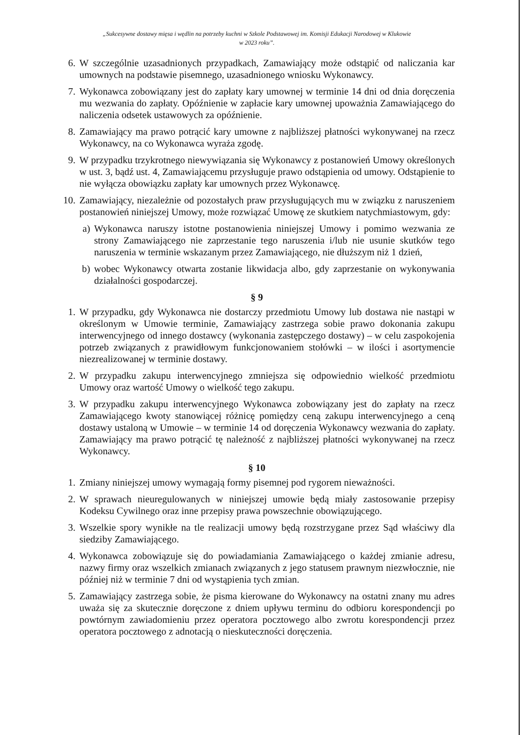„Sukcesywne dostawy mięsa i wędlin na potrzeby kuchni w Szkole Podstawowej im. Komisji Edukacji Narodowej w Klukowie
w 2023 roku”.
6. W szczególnie uzasadnionych przypadkach, Zamawiający może odstąpić od naliczania kar umownych na podstawie pisemnego, uzasadnionego wniosku Wykonawcy.
7. Wykonawca zobowiązany jest do zapłaty kary umownej w terminie 14 dni od dnia doręczenia mu wezwania do zapłaty. Opóźnienie w zapłacie kary umownej upoważnia Zamawiającego do naliczenia odsetek ustawowych za opóźnienie.
8. Zamawiający ma prawo potrącić kary umowne z najbliższej płatności wykonywanej na rzecz Wykonawcy, na co Wykonawca wyraża zgodę.
9. W przypadku trzykrotnego niewywiązania się Wykonawcy z postanowień Umowy określonych w ust. 3, bądź ust. 4, Zamawiającemu przysługuje prawo odstąpienia od umowy. Odstąpienie to nie wyłącza obowiązku zapłaty kar umownych przez Wykonawcę.
10. Zamawiający, niezależnie od pozostałych praw przysługujących mu w związku z naruszeniem postanowień niniejszej Umowy, może rozwiązać Umowę ze skutkiem natychmiastowym, gdy:
a) Wykonawca naruszy istotne postanowienia niniejszej Umowy i pomimo wezwania ze strony Zamawiającego nie zaprzestanie tego naruszenia i/lub nie usunie skutków tego naruszenia w terminie wskazanym przez Zamawiającego, nie dłuższym niż 1 dzień,
b) wobec Wykonawcy otwarta zostanie likwidacja albo, gdy zaprzestanie on wykonywania działalności gospodarczej.
§ 9
1. W przypadku, gdy Wykonawca nie dostarczy przedmiotu Umowy lub dostawa nie nastąpi w określonym w Umowie terminie, Zamawiający zastrzega sobie prawo dokonania zakupu interwencyjnego od innego dostawcy (wykonania zastępczego dostawy) – w celu zaspokojenia potrzeb związanych z prawidłowym funkcjonowaniem stołówki – w ilości i asortymencie niezrealizowanej w terminie dostawy.
2. W przypadku zakupu interwencyjnego zmniejsza się odpowiednio wielkość przedmiotu Umowy oraz wartość Umowy o wielkość tego zakupu.
3. W przypadku zakupu interwencyjnego Wykonawca zobowiązany jest do zapłaty na rzecz Zamawiającego kwoty stanowiącej różnicę pomiędzy ceną zakupu interwencyjnego a ceną dostawy ustaloną w Umowie – w terminie 14 od doręczenia Wykonawcy wezwania do zapłaty. Zamawiający ma prawo potrącić tę należność z najbliższej płatności wykonywanej na rzecz Wykonawcy.
§ 10
1. Zmiany niniejszej umowy wymagają formy pisemnej pod rygorem nieważności.
2. W sprawach nieuregulowanych w niniejszej umowie będą miały zastosowanie przepisy Kodeksu Cywilnego oraz inne przepisy prawa powszechnie obowiązującego.
3. Wszelkie spory wynikłe na tle realizacji umowy będą rozstrzygane przez Sąd właściwy dla siedziby Zamawiającego.
4. Wykonawca zobowiązuje się do powiadamiania Zamawiającego o każdej zmianie adresu, nazwy firmy oraz wszelkich zmianach związanych z jego statusem prawnym niezwłocznie, nie później niż w terminie 7 dni od wystąpienia tych zmian.
5. Zamawiający zastrzega sobie, że pisma kierowane do Wykonawcy na ostatni znany mu adres uważa się za skutecznie doręczone z dniem upływu terminu do odbioru korespondencji po powtórnym zawiadomieniu przez operatora pocztowego albo zwrotu korespondencji przez operatora pocztowego z adnotacją o nieskuteczności doręczenia.